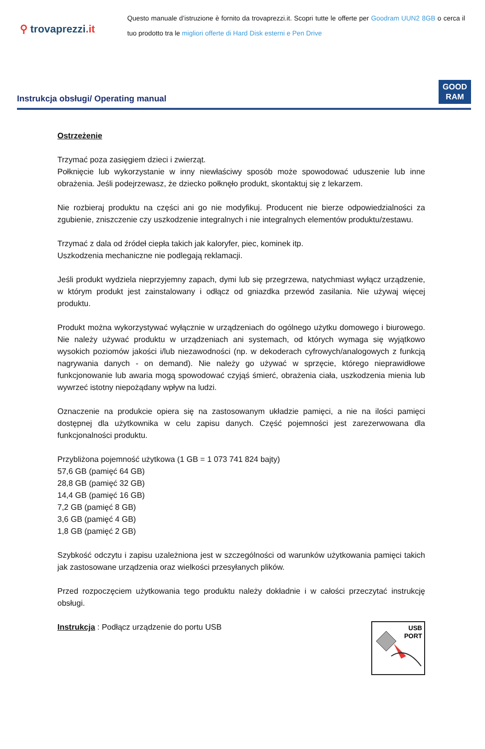⚲ trovaprezzi.it
Questo manuale d’istruzione è fornito da trovaprezzi.it. Scopri tutte le offerte per Goodram UUN2 8GB o cerca il tuo prodotto tra le migliori offerte di Hard Disk esterni e Pen Drive
Instrukcja obsługi/ Operating manual
GOOD
RAM
Ostrzeżenie
Trzymać poza zasięgiem dzieci i zwierząt.
Połknięcie lub wykorzystanie w inny niewłaściwy sposób może spowodować uduszenie lub inne obrażenia. Jeśli podejrzewasz, że dziecko połknęło produkt, skontaktuj się z lekarzem.
Nie rozbieraj produktu na części ani go nie modyfikuj. Producent nie bierze odpowiedzialności za zgubienie, zniszczenie czy uszkodzenie integralnych i nie integralnych elementów produktu/zestawu.
Trzymać z dala od źródeł ciepła takich jak kaloryfer, piec, kominek itp.
Uszkodzenia mechaniczne nie podlegają reklamacji.
Jeśli produkt wydziela nieprzyjemny zapach, dymi lub się przegrzewa, natychmiast wyłącz urządzenie, w którym produkt jest zainstalowany i odłącz od gniazdka przewód zasilania. Nie używaj więcej produktu.
Produkt można wykorzystywać wyłącznie w urządzeniach do ogólnego użytku domowego i biurowego. Nie należy używać produktu w urządzeniach ani systemach, od których wymaga się wyjątkowo wysokich poziomów jakości i/lub niezawodności (np. w dekoderach cyfrowych/analogowych z funkcją nagrywania danych - on demand). Nie należy go używać w sprzęcie, którego nieprawidłowe funkcjonowanie lub awaria mogą spowodować czyjąś śmierć, obrażenia ciała, uszkodzenia mienia lub wywrzeć istotny niepożądany wpływ na ludzi.
Oznaczenie na produkcie opiera się na zastosowanym układzie pamięci, a nie na ilości pamięci dostępnej dla użytkownika w celu zapisu danych. Część pojemności jest zarezerwowana dla funkcjonalności produktu.
Przybliżona pojemność użytkowa (1 GB = 1 073 741 824 bajty)
57,6 GB (pamięć 64 GB)
28,8 GB (pamięć 32 GB)
14,4 GB (pamięć 16 GB)
7,2 GB (pamięć 8 GB)
3,6 GB (pamięć 4 GB)
1,8 GB (pamięć 2 GB)
Szybkość odczytu i zapisu uzależniona jest w szczególności od warunków użytkowania pamięci takich jak zastosowane urządzenia oraz wielkości przesyłanych plików.
Przed rozpoczęciem użytkowania tego produktu należy dokładnie i w całości przeczytać instrukcję obsługi.
Instrukcja : Podłącz urządzenie do portu USB
USB
PORT